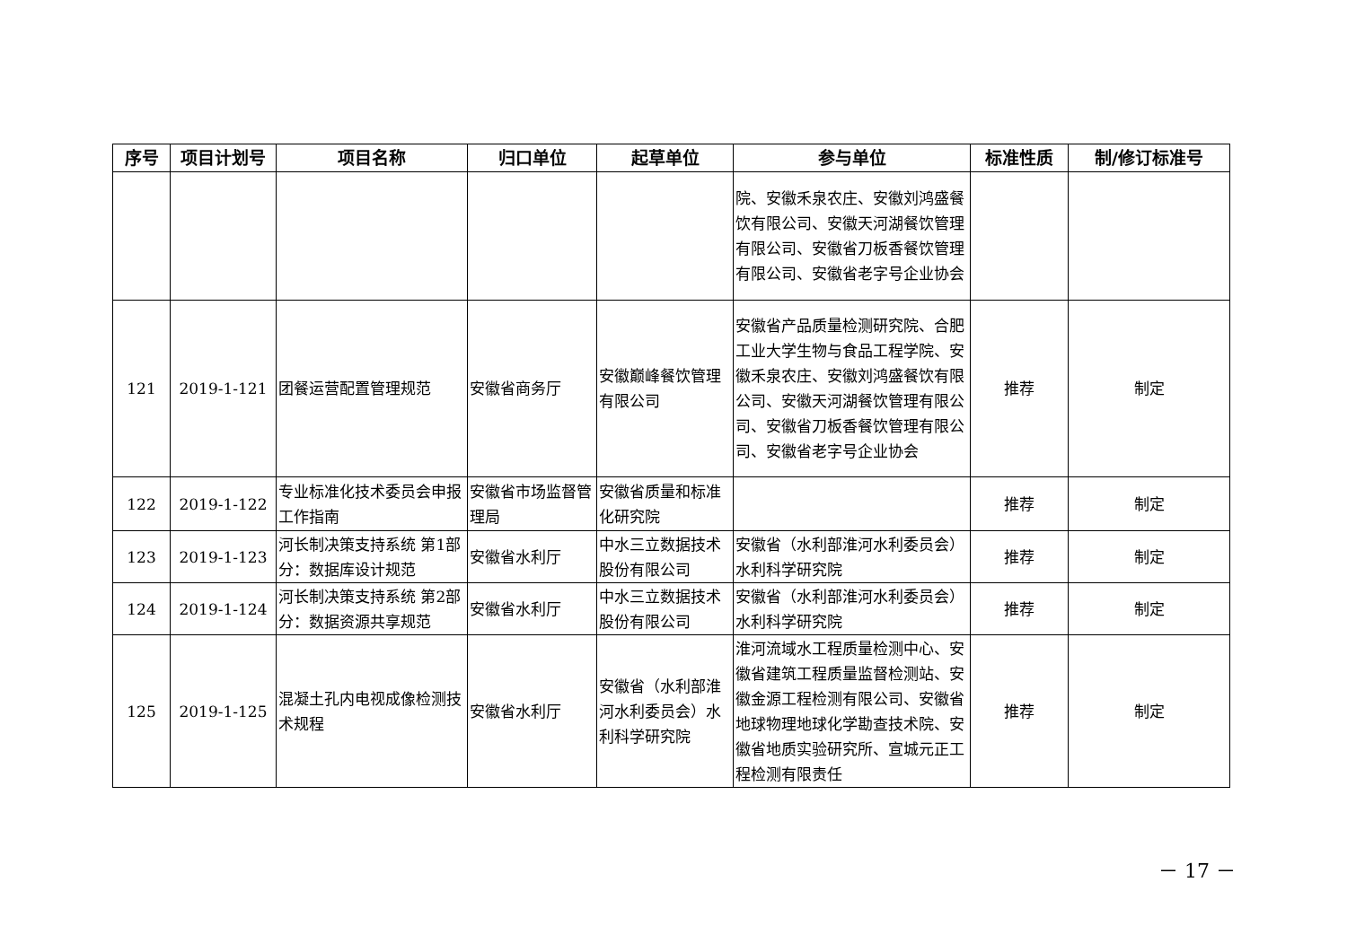| 序号 | 项目计划号 | 项目名称 | 归口单位 | 起草单位 | 参与单位 | 标准性质 | 制/修订标准号 |
| --- | --- | --- | --- | --- | --- | --- | --- |
| | | | | | 院、安徽禾泉农庄、安徽刘鸿盛餐饮有限公司、安徽天河湖餐饮管理有限公司、安徽省刀板香餐饮管理有限公司、安徽省老字号企业协会 | | |
| 121 | 2019-1-121 | 团餐运营配置管理规范 | 安徽省商务厅 | 安徽巅峰餐饮管理有限公司 | 安徽省产品质量检测研究院、合肥工业大学生物与食品工程学院、安徽禾泉农庄、安徽刘鸿盛餐饮有限公司、安徽天河湖餐饮管理有限公司、安徽省刀板香餐饮管理有限公司、安徽省老字号企业协会 | 推荐 | 制定 |
| 122 | 2019-1-122 | 专业标准化技术委员会申报工作指南 | 安徽省市场监督管理局 | 安徽省质量和标准化研究院 | | 推荐 | 制定 |
| 123 | 2019-1-123 | 河长制决策支持系统 第1部分：数据库设计规范 | 安徽省水利厅 | 中水三立数据技术股份有限公司 | 安徽省（水利部淮河水利委员会）水利科学研究院 | 推荐 | 制定 |
| 124 | 2019-1-124 | 河长制决策支持系统 第2部分：数据资源共享规范 | 安徽省水利厅 | 中水三立数据技术股份有限公司 | 安徽省（水利部淮河水利委员会）水利科学研究院 | 推荐 | 制定 |
| 125 | 2019-1-125 | 混凝土孔内电视成像检测技术规程 | 安徽省水利厅 | 安徽省（水利部淮河水利委员会）水利科学研究院 | 淮河流域水工程质量检测中心、安徽省建筑工程质量监督检测站、安徽金源工程检测有限公司、安徽省地球物理地球化学勘查技术院、安徽省地质实验研究所、宣城元正工程检测有限责任 | 推荐 | 制定 |
－ 17 －